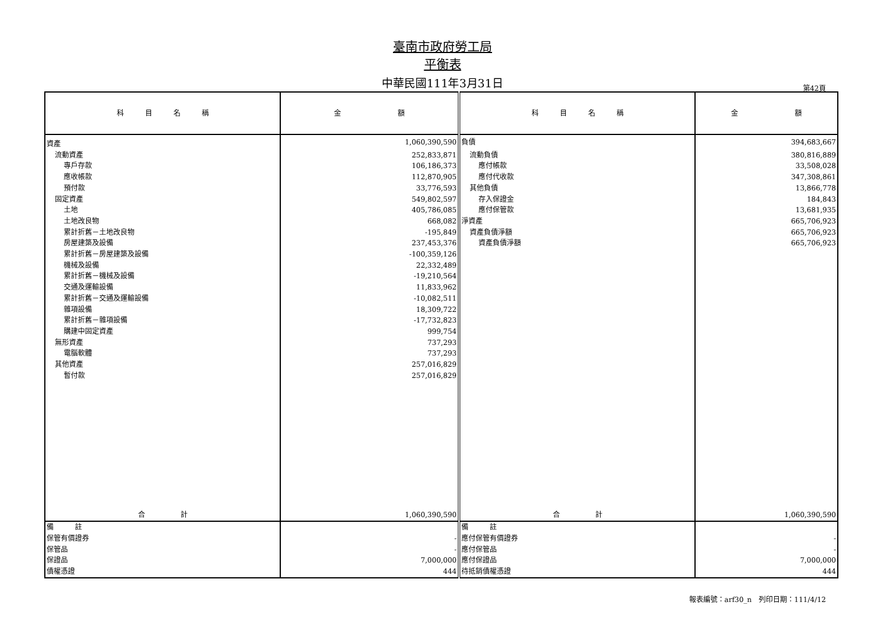臺南市政府勞工局
平衡表
中華民國111年3月31日 第42頁
| 科 目 名 稱 | 金 額 | 科 目 名 稱 | 金 額 |
| --- | --- | --- | --- |
| 資產 | 1,060,390,590 | 負債 | 394,683,667 |
| 流動資產 | 252,833,871 | 流動負債 | 380,816,889 |
| 專戶存款 | 106,186,373 | 應付帳款 | 33,508,028 |
| 應收帳款 | 112,870,905 | 應付代收款 | 347,308,861 |
| 預付款 | 33,776,593 | 其他負債 | 13,866,778 |
| 固定資產 | 549,802,597 | 存入保證金 | 184,843 |
| 土地 | 405,786,085 | 應付保管款 | 13,681,935 |
| 土地改良物 | 668,082 | 淨資產 | 665,706,923 |
| 累計折舊－土地改良物 | -195,849 | 資產負債淨額 | 665,706,923 |
| 房屋建築及設備 | 237,453,376 | 資產負債淨額 | 665,706,923 |
| 累計折舊－房屋建築及設備 | -100,359,126 | | |
| 機械及設備 | 22,332,489 | | |
| 累計折舊－機械及設備 | -19,210,564 | | |
| 交通及運輸設備 | 11,833,962 | | |
| 累計折舊－交通及運輸設備 | -10,082,511 | | |
| 雜項設備 | 18,309,722 | | |
| 累計折舊－雜項設備 | -17,732,823 | | |
| 購建中固定資產 | 999,754 | | |
| 無形資產 | 737,293 | | |
| 電腦軟體 | 737,293 | | |
| 其他資產 | 257,016,829 | | |
| 暫付款 | 257,016,829 | | |
| 合 計 | 1,060,390,590 | 合 計 | 1,060,390,590 |
| 備 註 | | 備 註 | |
| 保管有價證券 | - | 應付保管有價證券 | - |
| 保管品 | - | 應付保管品 | - |
| 保證品 | 7,000,000 | 應付保證品 | 7,000,000 |
| 債權憑證 | 444 | 待抵銷債權憑證 | 444 |
報表編號：arf30_n　列印日期：111/4/12